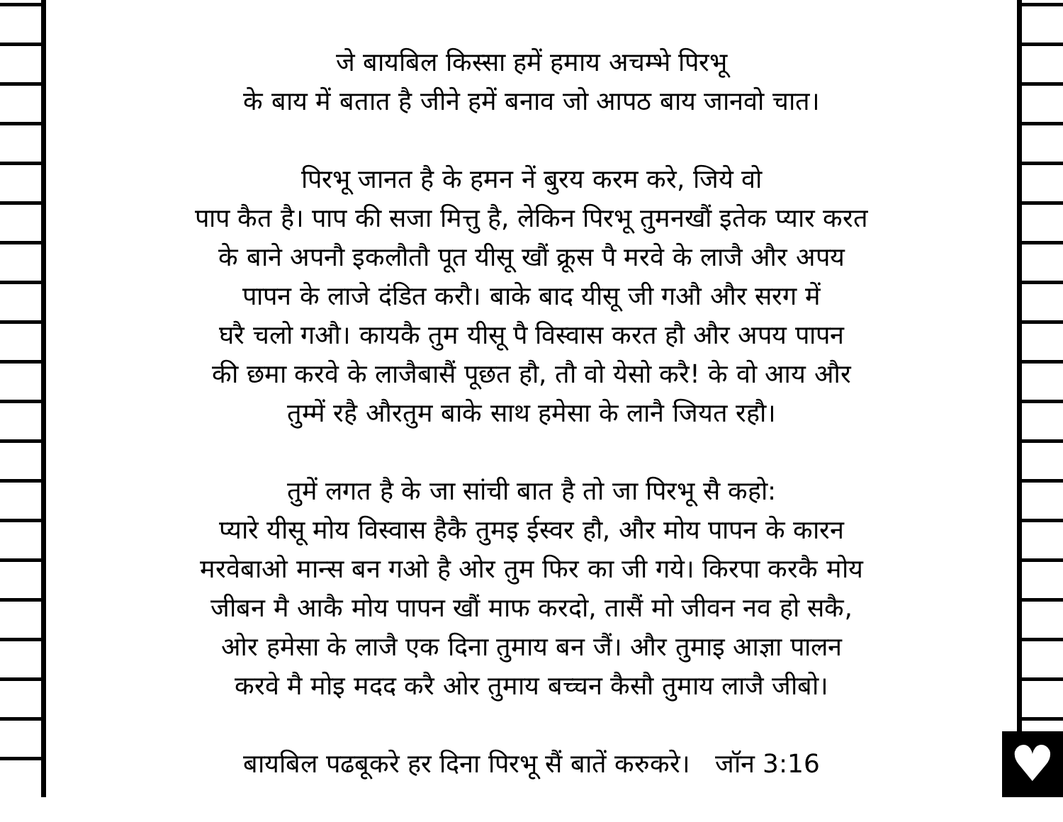♥
जे बायबिल किस्सा हमें हमाय अचम्भे पिरभू
के बाय में बतात है जीने हमें बनाव जो आपठ बाय जानवो चात।
पिरभू जानत है के हमन नें बुरय करम करे, जिये वो
पाप कैत है। पाप की सजा मित्तु है, लेकिन पिरभू तुमनखौं इतेक प्यार करत
के बाने अपनौ इकलौतौ पूत यीसू खौं क्रूस पै मरवे के लाजै और अपय
पापन के लाजे दंडित करौ। बाके बाद यीसू जी गऔ और सरग में
घरै चलो गऔ। कायकै तुम यीसू पै विस्वास करत हौ और अपय पापन
की छमा करवे के लाजैबासैं पूछत हौ, तौ वो येसो करै! के वो आय और
तुम्में रहै औरतुम बाके साथ हमेसा के लानै जियत रहौ।
तुमें लगत है के जा सांची बात है तो जा पिरभू सै कहो:
प्यारे यीसू मोय विस्वास हैकै तुमइ ईस्वर हौ, और मोय पापन के कारन
मरवेबाओ मान्स बन गओ है ओर तुम फिर का जी गये। किरपा करकै मोय
जीबन मै आकै मोय पापन खौं माफ करदो, तासैं मो जीवन नव हो सकै,
ओर हमेसा के लाजै एक दिना तुमाय बन जैं। और तुमाइ आज्ञा पालन
करवे मै मोइ मदद करै ओर तुमाय बच्चन कैसौ तुमाय लाजै जीबो।
बायबिल पढबूकरे हर दिना पिरभू सैं बातें करुकरे। जॉन 3:16